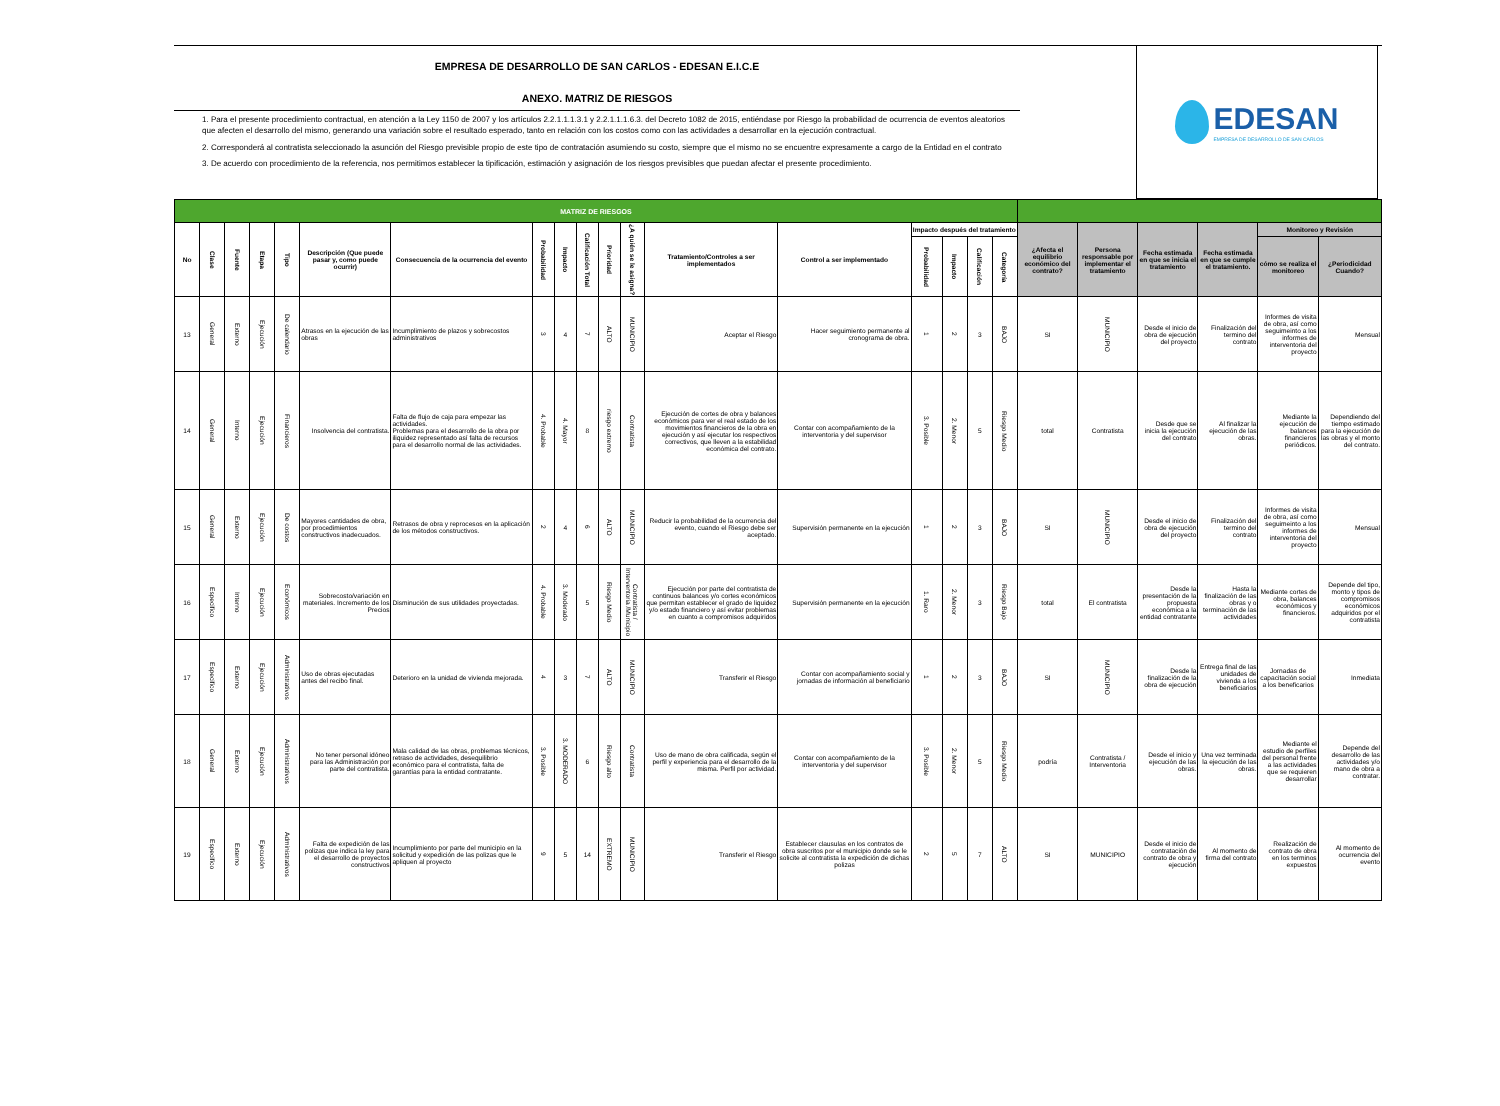EMPRESA DE DESARROLLO DE SAN CARLOS - EDESAN E.I.C.E
ANEXO. MATRIZ DE RIESGOS
1. Para el presente procedimiento contractual, en atención a la Ley 1150 de 2007 y los artículos 2.2.1.1.1.3.1 y 2.2.1.1.1.6.3. del Decreto 1082 de 2015, entiéndase por Riesgo la probabilidad de ocurrencia de eventos aleatorios que afecten el desarrollo del mismo, generando una variación sobre el resultado esperado, tanto en relación con los costos como con las actividades a desarrollar en la ejecución contractual.
2. Corresponderá al contratista seleccionado la asunción del Riesgo previsible propio de este tipo de contratación asumiendo su costo, siempre que el mismo no se encuentre expresamente a cargo de la Entidad en el contrato
3. De acuerdo con procedimiento de la referencia, nos permitimos establecer la tipificación, estimación y asignación de los riesgos previsibles que puedan afectar el presente procedimiento.
EDESAN
EMPRESA DE DESARROLLO DE SAN CARLOS
| MATRIZ DE RIESGOS | | | | | | | | | | | | | | | | | | | | | | | |
| --- | --- | --- | --- | --- | --- | --- | --- | --- | --- | --- | --- | --- | --- | --- | --- | --- | --- | --- | --- | --- | --- | --- | --- |
| No | Clase | Fuente | Etapa | Tipo | Descripción (Que puede pasar y, como puede ocurrir) | Consecuencia de la ocurrencia del evento | Probabilidad | Impacto | Calificación Total | Prioridad | ¿A quién se le asigna? | Tratamiento/Controles a ser implementados | Control a ser implementado | Impacto después del tratamiento | | | | ¿Afecta el equilibrio económico del contrato? | Persona responsable por implementar el tratamiento | Fecha estimada en que se inicia el tratamiento | Fecha estimada en que se cumple el tratamiento. | Monitoreo y Revisión | |
| | | | | | | | | | | | | | | Probabilidad | Impacto | Calificación | Categoría | | | | | cómo se realiza el monitoreo | ¿Periodicidad Cuando? |
| 13 | General | Externo | Ejecución | De calendario | Atrasos en la ejecución de las obras | Incumplimiento de plazos y sobrecostos administrativos | 3 | 4 | 7 | ALTO | MUNICIPIO | Aceptar el Riesgo | Hacer seguimiento permanente al cronograma de obra. | 1 | 2 | 3 | BAJO | SI | MUNICIPIO | Desde el inicio de obra de ejecución del proyecto | Finalización del termino del contrato | Informes de visita de obra, así como seguimeinto a los informes de interventoria del proyecto | Mensual |
| 14 | General | Interno | Ejecución | Financieros | Insolvencia del contratista. | Falta de flujo de caja para empezar las actividades. Problemas para el desarrollo de la obra por iliquidez representado así falta de recursos para el desarrollo normal de las actividades. | 4. Probable | 4. Mayor | 8 | riesgo extremo | Contratista | Ejecución de cortes de obra y balances económicos para ver el real estado de los movimientos financieros de la obra en ejecución y así ejecutar los respectivos correctivos, que lleven a la estabilidad económica del contrato. | Contar con acompañamiento de la interventoria y del supervisor | 3. Posible | 2. Menor | 5 | Riesgo Medio | total | Contratista | Desde que se inicia la ejecución del contrato | Al finalizar la ejecución de las obras. | Mediante la ejecución de balances financieros periódicos. | Dependiendo del tiempo estimado para la ejecución de las obras y el monto del contrato. |
| 15 | General | Externo | Ejecución | De costos | Mayores cantidades de obra, por procedimientos constructivos inadecuados. | Retrasos de obra y reprocesos en la aplicación de los métodos constructivos. | 2 | 4 | 6 | ALTO | MUNICIPIO | Reducir la probabilidad de la ocurrencia del evento, cuando el Riesgo debe ser aceptado. | Supervisión permanente en la ejecución | 1 | 2 | 3 | BAJO | SI | MUNICIPIO | Desde el inicio de obra de ejecución del proyecto | Finalización del termino del contrato | Informes de visita de obra, así como seguimeinto a los informes de interventoria del proyecto | Mensual |
| 16 | Especifico | Interno | Ejecución | Económicos | Sobrecosto/variación en materiales. Incremento de los Precios | Disminución de sus utilidades proyectadas. | 4. Probable | 3. Moderado | 5 | Riesgo Medio | Contratista / Interventoria /Municipio | Ejecución por parte del contratista de continuos balances y/o cortes económicos que permitan establecer el grado de liquidez y/o estado financiero y así evitar problemas en cuanto a compromisos adquiridos | Supervisión permanente en la ejecución | 1. Raro | 2. Menor | 3 | Riesgo Bajo | total | El contratista | Desde la presentación de la propuesta económica a la entidad contratante | Hasta la finalización de las obras y o terminación de las actividades | Mediante cortes de obra, balances económicos y financieros. | Depende del tipo, monto y tipos de compromisos económicos adquiridos por el contratista |
| 17 | Especifico | Externo | Ejecución | Administrativos | Uso de obras ejecutadas antes del recibo final. | Deterioro en la unidad de vivienda mejorada. | 4 | 3 | 7 | ALTO | MUNICIPIO | Transferir el Riesgo | Contar con acompañamiento social y jornadas de información al beneficiario | 1 | 2 | 3 | BAJO | SI | MUNICIPIO | Desde la finalización de la obra de ejecución | Entrega final de las unidades de vivienda a los beneficiarios | Jornadas de capacitación social a los beneficarios | Inmediata |
| 18 | General | Externo | Ejecución | Administrativos | No tener personal idóneo para las Administración por parte del contratista. | Mala calidad de las obras, problemas técnicos, retraso de actividades, desequilibrio económico para el contratista, falta de garantías para la entidad contratante. | 3. Posible | 3. MODERADO | 6 | Riesgo alto | Contratista | Uso de mano de obra calificada, según el perfil y experiencia para el desarrollo de la misma. Perfil por actividad. | Contar con acompañamiento de la interventoria y del supervisor | 3. Posible | 2. Menor | 5 | Riesgo Medio | podría | Contratista / Interventoria | Desde el inicio y ejecución de las obras. | Una vez terminada la ejecución de las obras. | Mediante el estudio de perfiles del personal frente a las actividades que se requieren desarrollar | Depende del desarrollo de las actividades y/o mano de obra a contratar. |
| 19 | Especifico | Externo | Ejecución | Administrativos | Falta de expedición de las polizas que indica la ley para el desarrollo de proyectos constructivos | Incumplimiento por parte del municipio en la solicitud y expedición de las polizas que le apliquen al proyecto | 9 | 5 | 14 | EXTREMO | MUNICIPIO | Transferir el Riesgo | Establecer clausulas en los contratos de obra suscritos por el municipio donde se le solicite al contratista la expedición de dichas polizas | 2 | 5 | 7 | ALTO | SI | MUNICIPIO | Desde el inicio de contratación de contrato de obra y ejecución | Al momento de firma del contrato | Realización de contrato de obra en los terminos expuestos | Al momento de ocurrencia del evento |